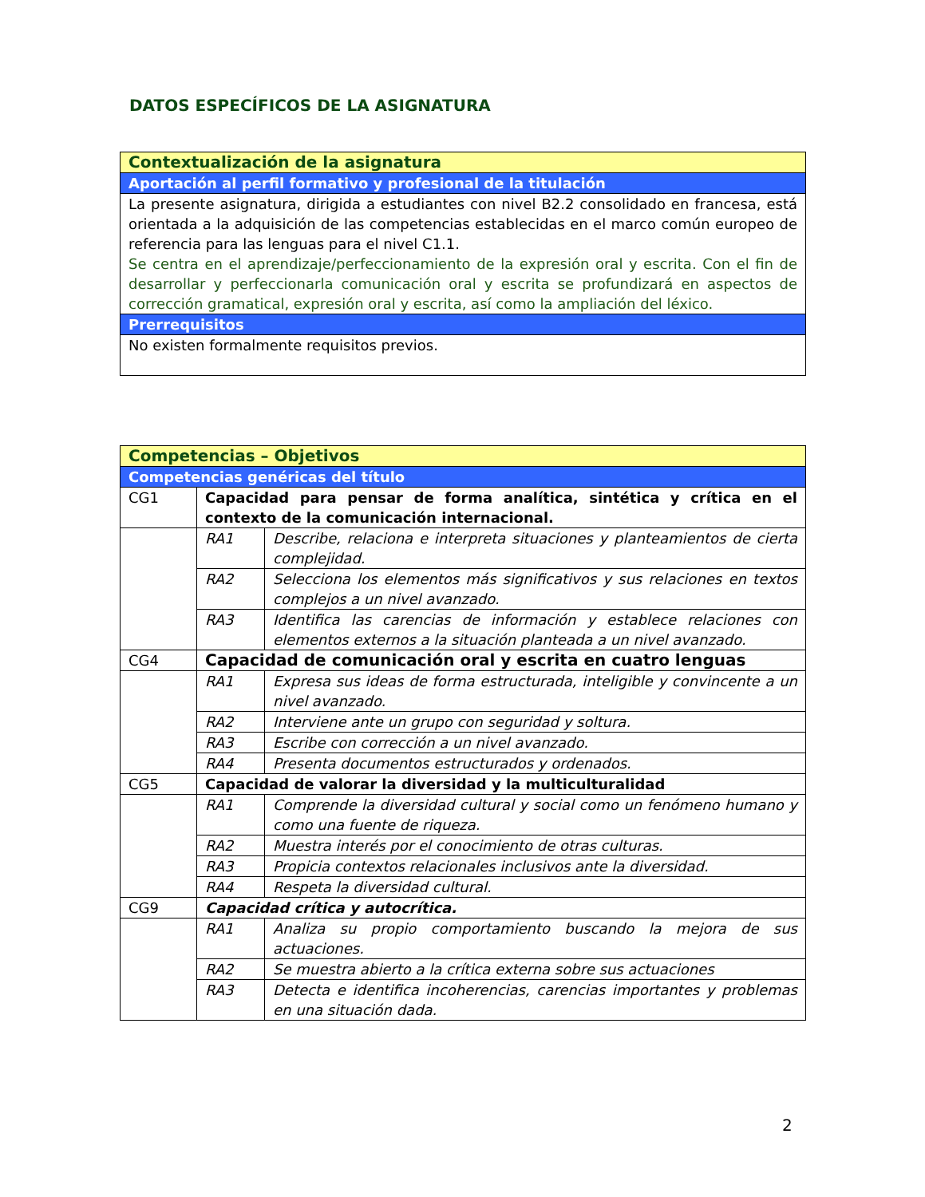DATOS ESPECÍFICOS DE LA ASIGNATURA
| Contextualización de la asignatura |
| Aportación al perfil formativo y profesional de la titulación |
| La presente asignatura, dirigida a estudiantes con nivel B2.2 consolidado en francesa, está orientada a la adquisición de las competencias establecidas en el marco común europeo de referencia para las lenguas para el nivel C1.1. Se centra en el aprendizaje/perfeccionamiento de la expresión oral y escrita. Con el fin de desarrollar y perfeccionarla comunicación oral y escrita se profundizará en aspectos de corrección gramatical, expresión oral y escrita, así como la ampliación del léxico. |
| Prerrequisitos |
| No existen formalmente requisitos previos. |
| Competencias – Objetivos | | |
| Competencias genéricas del título | | |
| CG1 | Capacidad para pensar de forma analítica, sintética y crítica en el contexto de la comunicación internacional. | |
| | RA1 | Describe, relaciona e interpreta situaciones y planteamientos de cierta complejidad. |
| | RA2 | Selecciona los elementos más significativos y sus relaciones en textos complejos a un nivel avanzado. |
| | RA3 | Identifica las carencias de información y establece relaciones con elementos externos a la situación planteada a un nivel avanzado. |
| CG4 | Capacidad de comunicación oral y escrita en cuatro lenguas | |
| | RA1 | Expresa sus ideas de forma estructurada, inteligible y convincente a un nivel avanzado. |
| | RA2 | Interviene ante un grupo con seguridad y soltura. |
| | RA3 | Escribe con corrección a un nivel avanzado. |
| | RA4 | Presenta documentos estructurados y ordenados. |
| CG5 | Capacidad de valorar la diversidad y la multiculturalidad | |
| | RA1 | Comprende la diversidad cultural y social como un fenómeno humano y como una fuente de riqueza. |
| | RA2 | Muestra interés por el conocimiento de otras culturas. |
| | RA3 | Propicia contextos relacionales inclusivos ante la diversidad. |
| | RA4 | Respeta la diversidad cultural. |
| CG9 | Capacidad crítica y autocrítica. | |
| | RA1 | Analiza su propio comportamiento buscando la mejora de sus actuaciones. |
| | RA2 | Se muestra abierto a la crítica externa sobre sus actuaciones |
| | RA3 | Detecta e identifica incoherencias, carencias importantes y problemas en una situación dada. |
2